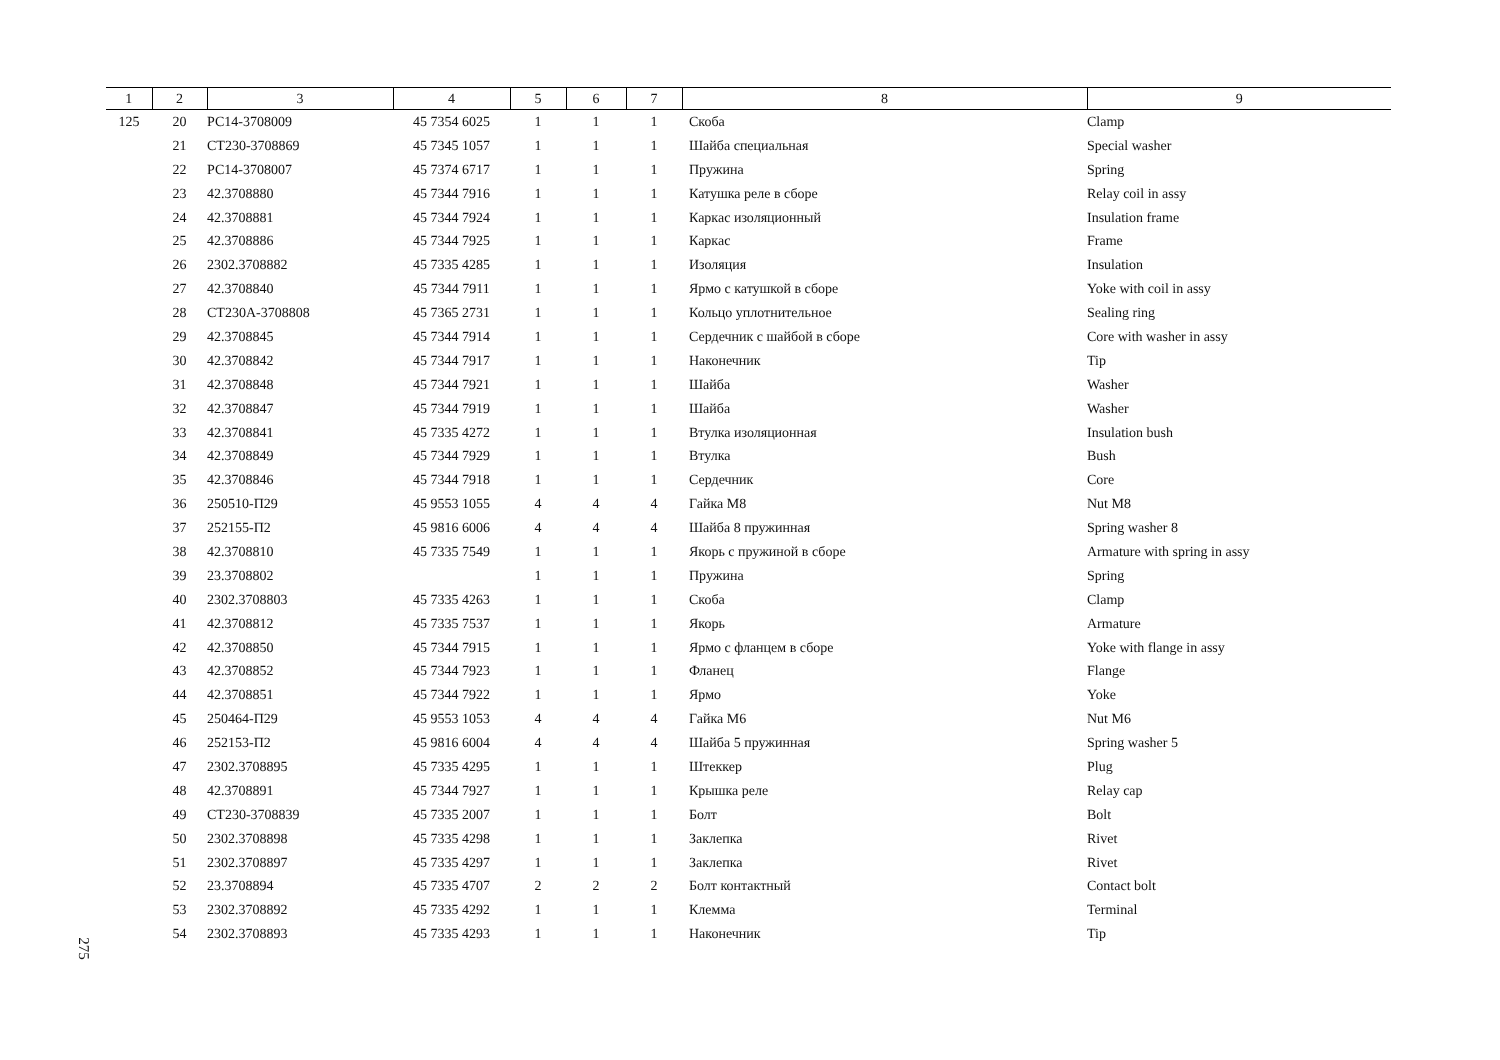| 1 | 2 | 3 | 4 | 5 | 6 | 7 | 8 | 9 |
| --- | --- | --- | --- | --- | --- | --- | --- | --- |
| 125 | 20 | РС14-3708009 | 45 7354 6025 | 1 | 1 | 1 | Скоба | Clamp |
| | 21 | СТ230-3708869 | 45 7345 1057 | 1 | 1 | 1 | Шайба специальная | Special washer |
| | 22 | РС14-3708007 | 45 7374 6717 | 1 | 1 | 1 | Пружина | Spring |
| | 23 | 42.3708880 | 45 7344 7916 | 1 | 1 | 1 | Катушка реле в сборе | Relay coil in assy |
| | 24 | 42.3708881 | 45 7344 7924 | 1 | 1 | 1 | Каркас изоляционный | Insulation frame |
| | 25 | 42.3708886 | 45 7344 7925 | 1 | 1 | 1 | Каркас | Frame |
| | 26 | 2302.3708882 | 45 7335 4285 | 1 | 1 | 1 | Изоляция | Insulation |
| | 27 | 42.3708840 | 45 7344 7911 | 1 | 1 | 1 | Ярмо с катушкой в сборе | Yoke with coil in assy |
| | 28 | СТ230А-3708808 | 45 7365 2731 | 1 | 1 | 1 | Кольцо уплотнительное | Sealing ring |
| | 29 | 42.3708845 | 45 7344 7914 | 1 | 1 | 1 | Сердечник с шайбой в сборе | Core with washer in assy |
| | 30 | 42.3708842 | 45 7344 7917 | 1 | 1 | 1 | Наконечник | Tip |
| | 31 | 42.3708848 | 45 7344 7921 | 1 | 1 | 1 | Шайба | Washer |
| | 32 | 42.3708847 | 45 7344 7919 | 1 | 1 | 1 | Шайба | Washer |
| | 33 | 42.3708841 | 45 7335 4272 | 1 | 1 | 1 | Втулка изоляционная | Insulation bush |
| | 34 | 42.3708849 | 45 7344 7929 | 1 | 1 | 1 | Втулка | Bush |
| | 35 | 42.3708846 | 45 7344 7918 | 1 | 1 | 1 | Сердечник | Core |
| | 36 | 250510-П29 | 45 9553 1055 | 4 | 4 | 4 | Гайка М8 | Nut M8 |
| | 37 | 252155-П2 | 45 9816 6006 | 4 | 4 | 4 | Шайба 8 пружинная | Spring washer 8 |
| | 38 | 42.3708810 | 45 7335 7549 | 1 | 1 | 1 | Якорь с пружиной в сборе | Armature with spring in assy |
| | 39 | 23.3708802 | | 1 | 1 | 1 | Пружина | Spring |
| | 40 | 2302.3708803 | 45 7335 4263 | 1 | 1 | 1 | Скоба | Clamp |
| | 41 | 42.3708812 | 45 7335 7537 | 1 | 1 | 1 | Якорь | Armature |
| | 42 | 42.3708850 | 45 7344 7915 | 1 | 1 | 1 | Ярмо с фланцем в сборе | Yoke with flange in assy |
| | 43 | 42.3708852 | 45 7344 7923 | 1 | 1 | 1 | Фланец | Flange |
| | 44 | 42.3708851 | 45 7344 7922 | 1 | 1 | 1 | Ярмо | Yoke |
| | 45 | 250464-П29 | 45 9553 1053 | 4 | 4 | 4 | Гайка М6 | Nut M6 |
| | 46 | 252153-П2 | 45 9816 6004 | 4 | 4 | 4 | Шайба 5 пружинная | Spring washer 5 |
| | 47 | 2302.3708895 | 45 7335 4295 | 1 | 1 | 1 | Штеккер | Plug |
| | 48 | 42.3708891 | 45 7344 7927 | 1 | 1 | 1 | Крышка реле | Relay cap |
| | 49 | СТ230-3708839 | 45 7335 2007 | 1 | 1 | 1 | Болт | Bolt |
| | 50 | 2302.3708898 | 45 7335 4298 | 1 | 1 | 1 | Заклепка | Rivet |
| | 51 | 2302.3708897 | 45 7335 4297 | 1 | 1 | 1 | Заклепка | Rivet |
| | 52 | 23.3708894 | 45 7335 4707 | 2 | 2 | 2 | Болт контактный | Contact bolt |
| | 53 | 2302.3708892 | 45 7335 4292 | 1 | 1 | 1 | Клемма | Terminal |
| | 54 | 2302.3708893 | 45 7335 4293 | 1 | 1 | 1 | Наконечник | Tip |
275